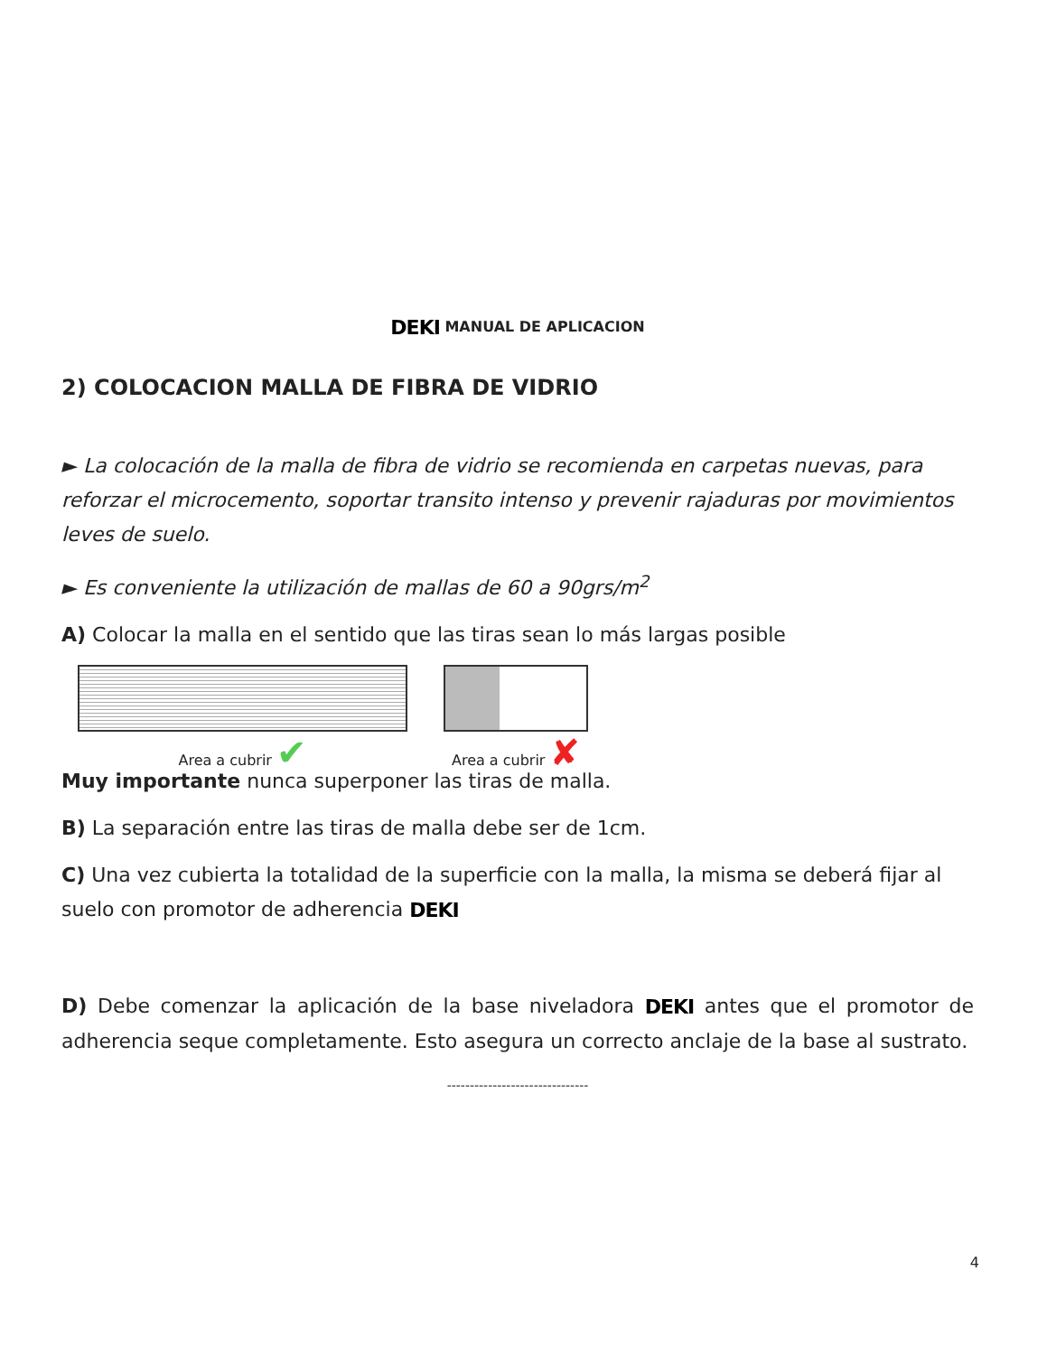DEKI MANUAL DE APLICACION
2) COLOCACION MALLA DE FIBRA DE VIDRIO
► La colocación de la malla de fibra de vidrio se recomienda en carpetas nuevas, para reforzar el microcemento, soportar transito intenso y prevenir rajaduras por movimientos leves de suelo.
► Es conveniente la utilización de mallas de 60 a 90grs/m<sup>2</sup>
A) Colocar la malla en el sentido que las tiras sean lo más largas posible
Area a cubrir ✔
Area a cubrir ✘
Muy importante nunca superponer las tiras de malla.
B) La separación entre las tiras de malla debe ser de 1cm.
C) Una vez cubierta la totalidad de la superficie con la malla, la misma se deberá fijar al suelo con promotor de adherencia DEKI
D) Debe comenzar la aplicación de la base niveladora DEKI antes que el promotor de adherencia seque completamente. Esto asegura un correcto anclaje de la base al sustrato.
-------------------------------
4